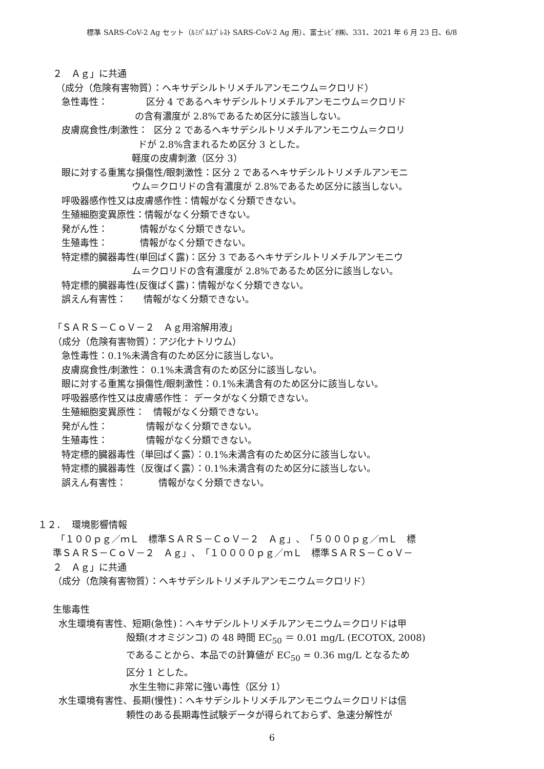標準 SARS-CoV-2 Ag セット（ﾙﾐﾊﾟﾙｽﾌﾟﾚｽﾄ SARS-CoV-2 Ag 用）、富士ﾚﾋﾞｵ㈱、331、2021 年 6 月 23 日、6/8
２　Ａｇ」に共通
（成分（危険有害物質）：ヘキサデシルトリメチルアンモニウム＝クロリド）
急性毒性： 区分 4 であるヘキサデシルトリメチルアンモニウム＝クロリド
の含有濃度が 2.8%であるため区分に該当しない。
皮膚腐食性/刺激性： 区分 2 であるヘキサデシルトリメチルアンモニウム＝クロリ
ドが 2.8%含まれるため区分 3 とした。
軽度の皮膚刺激（区分 3）
眼に対する重篤な損傷性/眼刺激性：区分 2 であるヘキサデシルトリメチルアンモニ
ウム＝クロリドの含有濃度が 2.8%であるため区分に該当しない。
呼吸器感作性又は皮膚感作性：情報がなく分類できない。
生殖細胞変異原性：情報がなく分類できない。
発がん性： 情報がなく分類できない。
生殖毒性： 情報がなく分類できない。
特定標的臓器毒性(単回ばく露)：区分 3 であるヘキサデシルトリメチルアンモニウ
ム＝クロリドの含有濃度が 2.8%であるため区分に該当しない。
特定標的臓器毒性(反復ばく露)：情報がなく分類できない。
誤えん有害性： 情報がなく分類できない。
「ＳＡＲＳ－ＣｏＶ－２　Ａｇ用溶解用液」
（成分（危険有害物質）：アジ化ナトリウム）
急性毒性：0.1%未満含有のため区分に該当しない。
皮膚腐食性/刺激性： 0.1%未満含有のため区分に該当しない。
眼に対する重篤な損傷性/眼刺激性：0.1%未満含有のため区分に該当しない。
呼吸器感作性又は皮膚感作性： データがなく分類できない。
生殖細胞変異原性： 情報がなく分類できない。
発がん性： 情報がなく分類できない。
生殖毒性： 情報がなく分類できない。
特定標的臓器毒性（単回ばく露）：0.1%未満含有のため区分に該当しない。
特定標的臓器毒性（反復ばく露）：0.1%未満含有のため区分に該当しない。
誤えん有害性： 情報がなく分類できない。
１２． 環境影響情報
「１００ｐｇ／ｍＬ　標準ＳＡＲＳ－ＣｏＶ－２　Ａｇ」、「５０００ｐｇ／ｍＬ　標
準ＳＡＲＳ－ＣｏＶ－２　Ａｇ」、「１００００ｐｇ／ｍＬ　標準ＳＡＲＳ－ＣｏＶ－
２　Ａｇ」に共通
（成分（危険有害物質）：ヘキサデシルトリメチルアンモニウム＝クロリド）
生態毒性
水生環境有害性、短期(急性)：ヘキサデシルトリメチルアンモニウム＝クロリドは甲
殻類(オオミジンコ) の 48 時間 EC<sub>50</sub> ＝ 0.01 mg/L (ECOTOX, 2008)
であることから、本品での計算値が EC<sub>50</sub> = 0.36 mg/L となるため
区分 1 とした。
水生生物に非常に強い毒性（区分 1）
水生環境有害性、長期(慢性)：ヘキサデシルトリメチルアンモニウム＝クロリドは信
頼性のある長期毒性試験データが得られておらず、急速分解性が
6